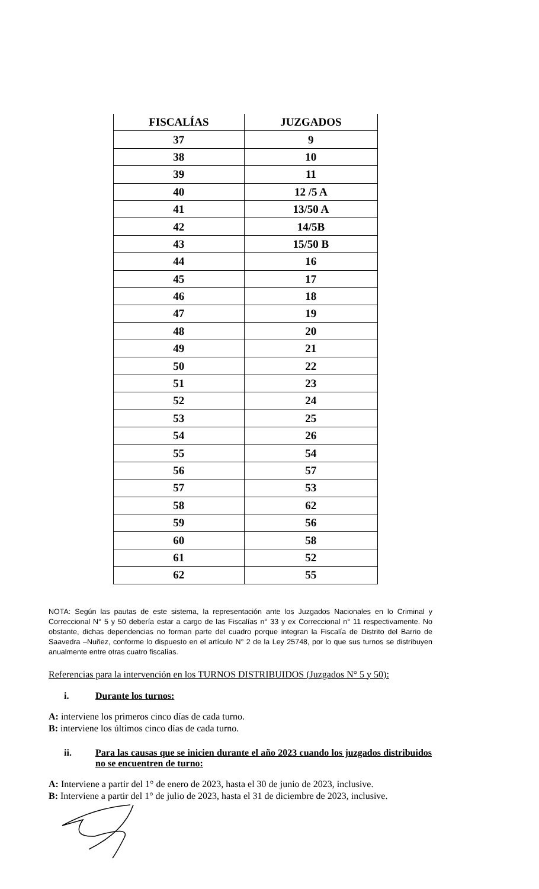| FISCALÍAS | JUZGADOS |
| --- | --- |
| 37 | 9 |
| 38 | 10 |
| 39 | 11 |
| 40 | 12 /5 A |
| 41 | 13/50 A |
| 42 | 14/5B |
| 43 | 15/50 B |
| 44 | 16 |
| 45 | 17 |
| 46 | 18 |
| 47 | 19 |
| 48 | 20 |
| 49 | 21 |
| 50 | 22 |
| 51 | 23 |
| 52 | 24 |
| 53 | 25 |
| 54 | 26 |
| 55 | 54 |
| 56 | 57 |
| 57 | 53 |
| 58 | 62 |
| 59 | 56 |
| 60 | 58 |
| 61 | 52 |
| 62 | 55 |
NOTA: Según las pautas de este sistema, la representación ante los Juzgados Nacionales en lo Criminal y Correccional N° 5 y 50 debería estar a cargo de las Fiscalías n° 33 y ex Correccional n° 11 respectivamente. No obstante, dichas dependencias no forman parte del cuadro porque integran la Fiscalía de Distrito del Barrio de Saavedra –Nuñez, conforme lo dispuesto en el artículo N° 2 de la Ley 25748, por lo que sus turnos se distribuyen anualmente entre otras cuatro fiscalías.
Referencias para la intervención en los TURNOS DISTRIBUIDOS (Juzgados N° 5 y 50):
i. Durante los turnos:
A: interviene los primeros cinco días de cada turno.
B: interviene los últimos cinco días de cada turno.
ii. Para las causas que se inicien durante el año 2023 cuando los juzgados distribuidos no se encuentren de turno:
A: Interviene a partir del 1° de enero de 2023, hasta el 30 de junio de 2023, inclusive.
B: Interviene a partir del 1° de julio de 2023, hasta el 31 de diciembre de 2023, inclusive.